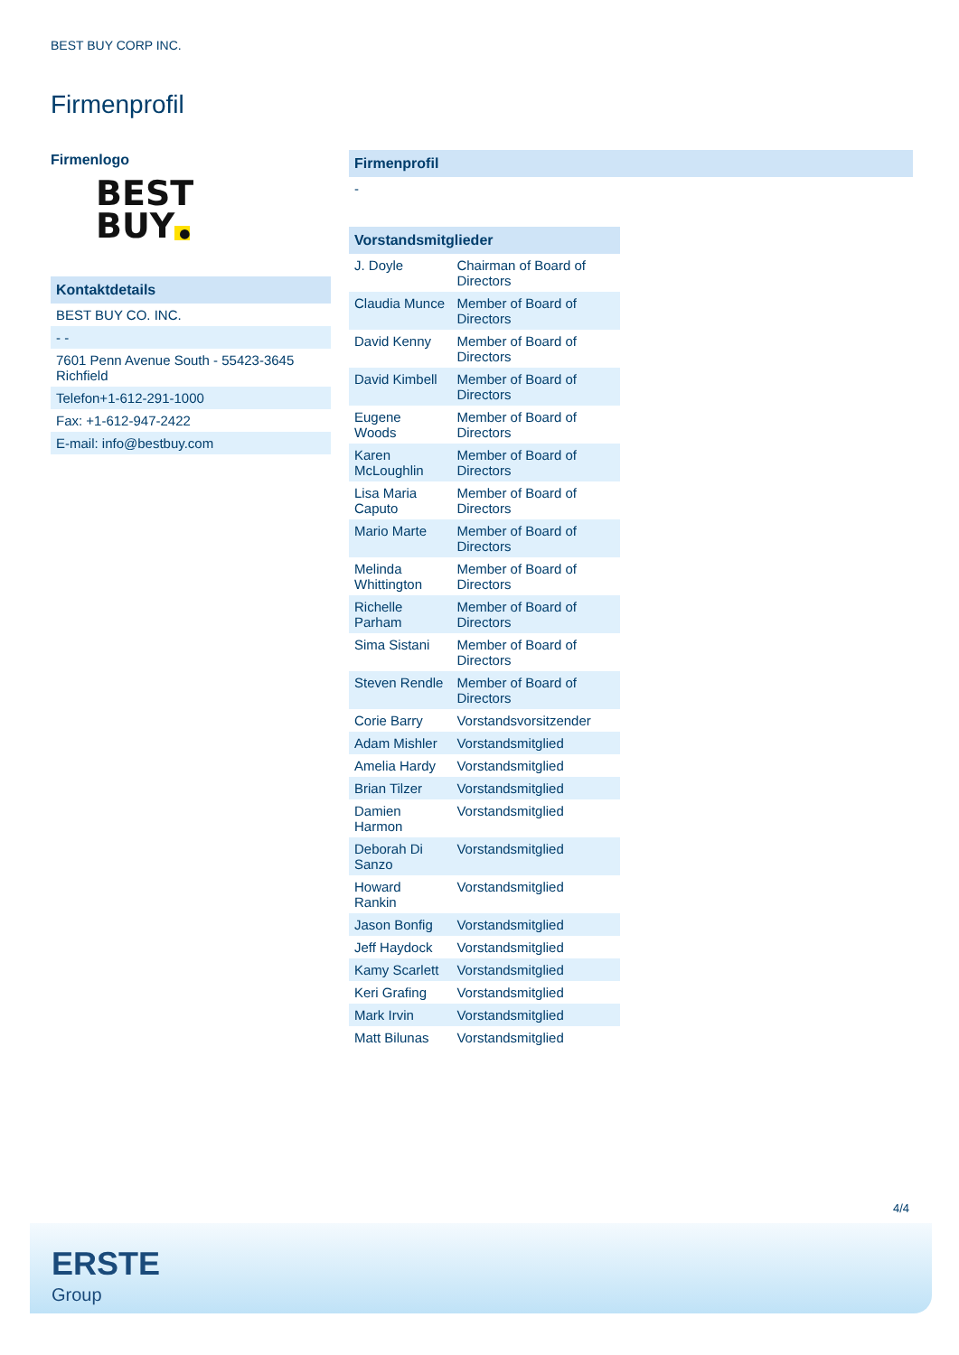BEST BUY CORP INC.
Firmenprofil
Firmenlogo
BEST
BUY ●
Kontaktdetails
BEST BUY CO. INC.
- -
7601 Penn Avenue South - 55423-3645 Richfield
Telefon+1-612-291-1000
Fax: +1-612-947-2422
E-mail: info@bestbuy.com
Firmenprofil
-
Vorstandsmitglieder
| J. Doyle | Chairman of Board of Directors |
| Claudia Munce | Member of Board of Directors |
| David Kenny | Member of Board of Directors |
| David Kimbell | Member of Board of Directors |
| Eugene Woods | Member of Board of Directors |
| Karen McLoughlin | Member of Board of Directors |
| Lisa Maria Caputo | Member of Board of Directors |
| Mario Marte | Member of Board of Directors |
| Melinda Whittington | Member of Board of Directors |
| Richelle Parham | Member of Board of Directors |
| Sima Sistani | Member of Board of Directors |
| Steven Rendle | Member of Board of Directors |
| Corie Barry | Vorstandsvorsitzender |
| Adam Mishler | Vorstandsmitglied |
| Amelia Hardy | Vorstandsmitglied |
| Brian Tilzer | Vorstandsmitglied |
| Damien Harmon | Vorstandsmitglied |
| Deborah Di Sanzo | Vorstandsmitglied |
| Howard Rankin | Vorstandsmitglied |
| Jason Bonfig | Vorstandsmitglied |
| Jeff Haydock | Vorstandsmitglied |
| Kamy Scarlett | Vorstandsmitglied |
| Keri Grafing | Vorstandsmitglied |
| Mark Irvin | Vorstandsmitglied |
| Matt Bilunas | Vorstandsmitglied |
4/4
ERSTE
Group